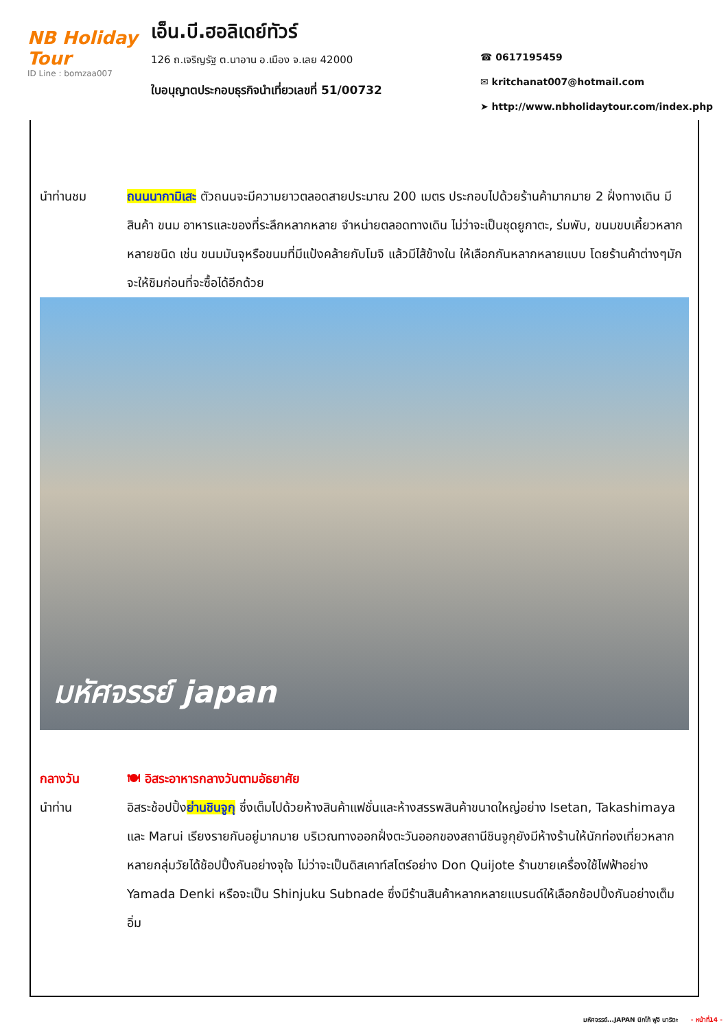NB Holiday Tour
ID Line : bomzaa007
เอ็น.บี.ฮอลิเดย์ทัวร์
126 ถ.เจริญรัฐ ต.นาอาน อ.เมือง จ.เลย 42000
ใบอนุญาตประกอบธุรกิจนำเที่ยวเลขที่ 51/00732
☎ 0617195459
✉ kritchanat007@hotmail.com
➤ http://www.nbholidaytour.com/index.php
นำท่านชม ถนนนากามิเสะ ตัวถนนจะมีความยาวตลอดสายประมาณ 200 เมตร ประกอบไปด้วยร้านค้ามากมาย 2 ฝั่งทางเดิน มีสินค้า ขนม อาหารและของที่ระลึกหลากหลาย จำหน่ายตลอดทางเดิน ไม่ว่าจะเป็นชุดยูกาตะ, ร่มพับ, ขนมขบเคี้ยวหลากหลายชนิด เช่น ขนมมันจุหรือขนมที่มีแป้งคล้ายกับโมจิ แล้วมีไส้ข้างใน ให้เลือกกันหลากหลายแบบ โดยร้านค้าต่างๆมักจะให้ชิมก่อนที่จะซื้อได้อีกด้วย
มหัศจรรย์ japan
กลางวัน 🍽 อิสระอาหารกลางวันตามอัธยาศัย
นำท่าน อิสระช้อปปิ้งย่านชินจูกุ ซึ่งเต็มไปด้วยห้างสินค้าแฟชั่นและห้างสรรพสินค้าขนาดใหญ่อย่าง Isetan, Takashimaya และ Marui เรียงรายกันอยู่มากมาย บริเวณทางออกฝั่งตะวันออกของสถานีชินจูกุยังมีห้างร้านให้นักท่องเที่ยวหลากหลายกลุ่มวัยได้ช้อปปิ้งกันอย่างจุใจ ไม่ว่าจะเป็นดิสเคาท์สโตร์อย่าง Don Quijote ร้านขายเครื่องใช้ไฟฟ้าอย่าง Yamada Denki หรือจะเป็น Shinjuku Subnade ซึ่งมีร้านสินค้าหลากหลายแบรนด์ให้เลือกช้อปปิ้งกันอย่างเต็มอิ่ม
มหัศจรรย์...JAPAN นิกโก้ ฟูจิ นาริตะ - หน้าที่14 -